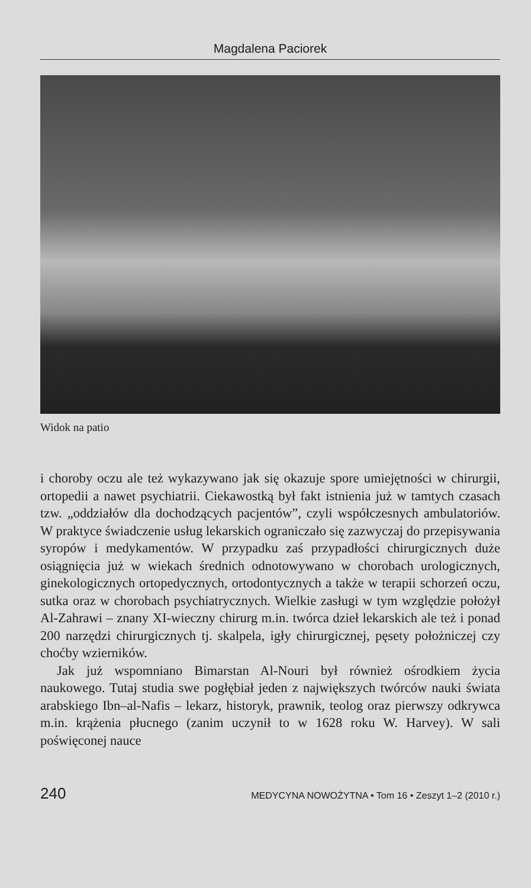Magdalena Paciorek
Widok na patio
i choroby oczu ale też wykazywano jak się okazuje spore umiejętności w chirurgii, ortopedii a nawet psychiatrii. Ciekawostką był fakt istnienia już w tamtych czasach tzw. „oddziałów dla dochodzących pacjentów”, czyli współczesnych ambulatoriów. W praktyce świadczenie usług lekarskich ograniczało się zazwyczaj do przepisywania syropów i medykamentów. W przypadku zaś przypadłości chirurgicznych duże osiągnięcia już w wiekach średnich odnotowywano w chorobach urologicznych, ginekologicznych ortopedycznych, ortodontycznych a także w terapii schorzeń oczu, sutka oraz w chorobach psychiatrycznych. Wielkie zasługi w tym względzie położył Al-Zahrawi – znany XI-wieczny chirurg m.in. twórca dzieł lekarskich ale też i ponad 200 narzędzi chirurgicznych tj. skalpela, igły chirurgicznej, pęsety położniczej czy choćby wzierników.
Jak już wspomniano Bimarstan Al-Nouri był również ośrodkiem życia naukowego. Tutaj studia swe pogłębiał jeden z największych twórców nauki świata arabskiego Ibn–al-Nafis – lekarz, historyk, prawnik, teolog oraz pierwszy odkrywca m.in. krążenia płucnego (zanim uczynił to w 1628 roku W. Harvey). W sali poświęconej nauce
240 MEDYCYNA NOWOŻYTNA • Tom 16 • Zeszyt 1–2 (2010 r.)